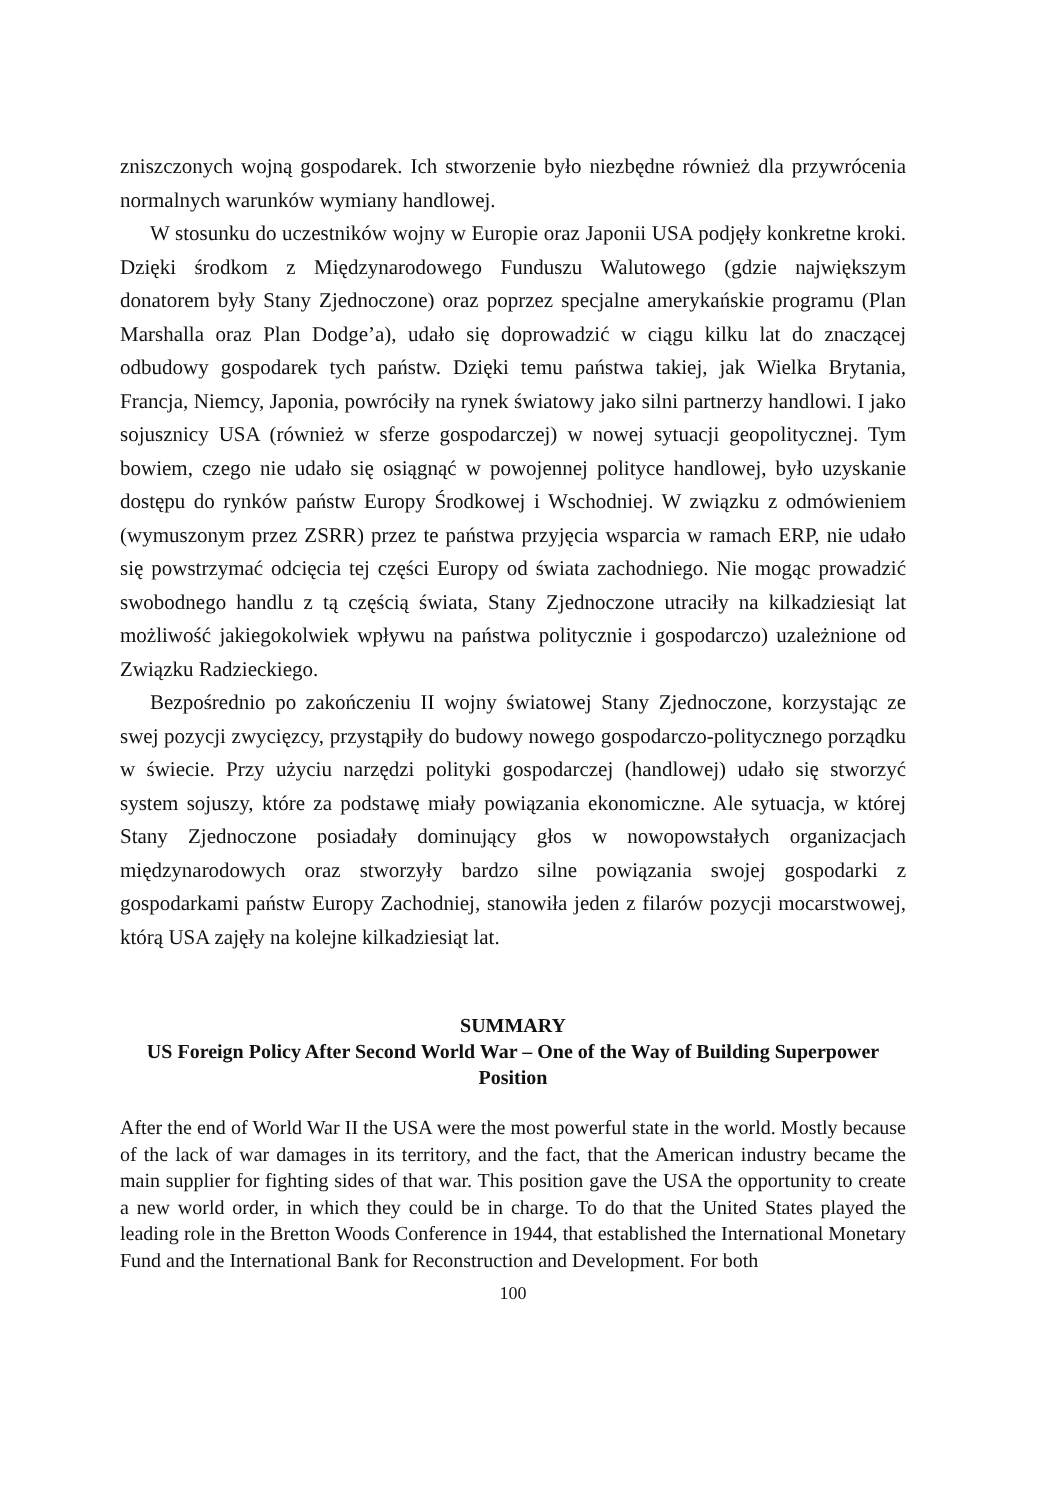zniszczonych wojną gospodarek. Ich stworzenie było niezbędne również dla przywrócenia normalnych warunków wymiany handlowej.
W stosunku do uczestników wojny w Europie oraz Japonii USA podjęły konkretne kroki. Dzięki środkom z Międzynarodowego Funduszu Walutowego (gdzie największym donatorem były Stany Zjednoczone) oraz poprzez specjalne amerykańskie programu (Plan Marshalla oraz Plan Dodge’a), udało się doprowadzić w ciągu kilku lat do znaczącej odbudowy gospodarek tych państw. Dzięki temu państwa takiej, jak Wielka Brytania, Francja, Niemcy, Japonia, powróciły na rynek światowy jako silni partnerzy handlowi. I jako sojusznicy USA (również w sferze gospodarczej) w nowej sytuacji geopolitycznej. Tym bowiem, czego nie udało się osiągnąć w powojennej polityce handlowej, było uzyskanie dostępu do rynków państw Europy Środkowej i Wschodniej. W związku z odmówieniem (wymuszonym przez ZSRR) przez te państwa przyjęcia wsparcia w ramach ERP, nie udało się powstrzymać odcięcia tej części Europy od świata zachodniego. Nie mogąc prowadzić swobodnego handlu z tą częścią świata, Stany Zjednoczone utraciły na kilkadziesiąt lat możliwość jakiegokolwiek wpływu na państwa politycznie i gospodarczo) uzależnione od Związku Radzieckiego.
Bezpośrednio po zakończeniu II wojny światowej Stany Zjednoczone, korzystając ze swej pozycji zwycięzcy, przystąpiły do budowy nowego gospodarczo-politycznego porządku w świecie. Przy użyciu narzędzi polityki gospodarczej (handlowej) udało się stworzyć system sojuszy, które za podstawę miały powiązania ekonomiczne. Ale sytuacja, w której Stany Zjednoczone posiadały dominujący głos w nowopowstałych organizacjach międzynarodowych oraz stworzyły bardzo silne powiązania swojej gospodarki z gospodarkami państw Europy Zachodniej, stanowiła jeden z filarów pozycji mocarstwowej, którą USA zajęły na kolejne kilkadziesiąt lat.
SUMMARY
US Foreign Policy After Second World War – One of the Way of Building Superpower Position
After the end of World War II the USA were the most powerful state in the world. Mostly because of the lack of war damages in its territory, and the fact, that the American industry became the main supplier for fighting sides of that war. This position gave the USA the opportunity to create a new world order, in which they could be in charge. To do that the United States played the leading role in the Bretton Woods Conference in 1944, that established the International Monetary Fund and the International Bank for Reconstruction and Development. For both
100